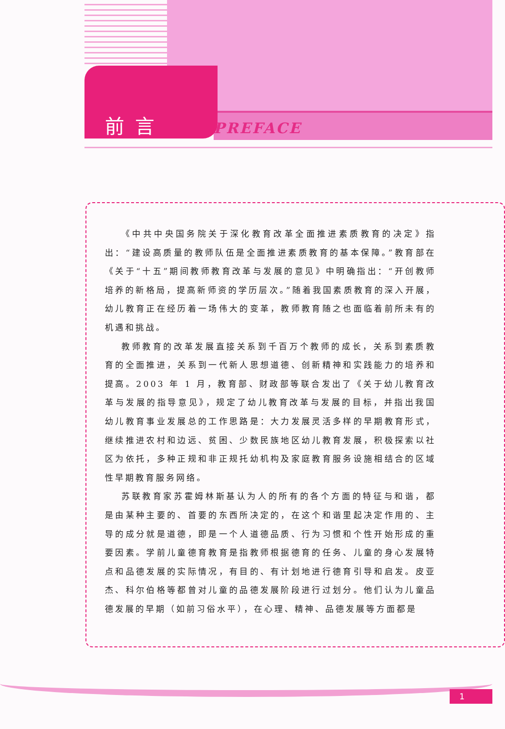前言
PREFACE
《中共中央国务院关于深化教育改革全面推进素质教育的决定》指出：“建设高质量的教师队伍是全面推进素质教育的基本保障。”教育部在《关于“十五”期间教师教育改革与发展的意见》中明确指出：“开创教师培养的新格局，提高新师资的学历层次。”随着我国素质教育的深入开展，幼儿教育正在经历着一场伟大的变革，教师教育随之也面临着前所未有的机遇和挑战。
教师教育的改革发展直接关系到千百万个教师的成长，关系到素质教育的全面推进，关系到一代新人思想道德、创新精神和实践能力的培养和提高。2003 年 1 月，教育部、财政部等联合发出了《关于幼儿教育改革与发展的指导意见》，规定了幼儿教育改革与发展的目标，并指出我国幼儿教育事业发展总的工作思路是：大力发展灵活多样的早期教育形式，继续推进农村和边远、贫困、少数民族地区幼儿教育发展，积极探索以社区为依托，多种正规和非正规托幼机构及家庭教育服务设施相结合的区域性早期教育服务网络。
苏联教育家苏霍姆林斯基认为人的所有的各个方面的特征与和谐，都是由某种主要的、首要的东西所决定的，在这个和谐里起决定作用的、主导的成分就是道德，即是一个人道德品质、行为习惯和个性开始形成的重要因素。学前儿童德育教育是指教师根据德育的任务、儿童的身心发展特点和品德发展的实际情况，有目的、有计划地进行德育引导和启发。皮亚杰、科尔伯格等都曾对儿童的品德发展阶段进行过划分。他们认为儿童品德发展的早期（如前习俗水平），在心理、精神、品德发展等方面都是
1